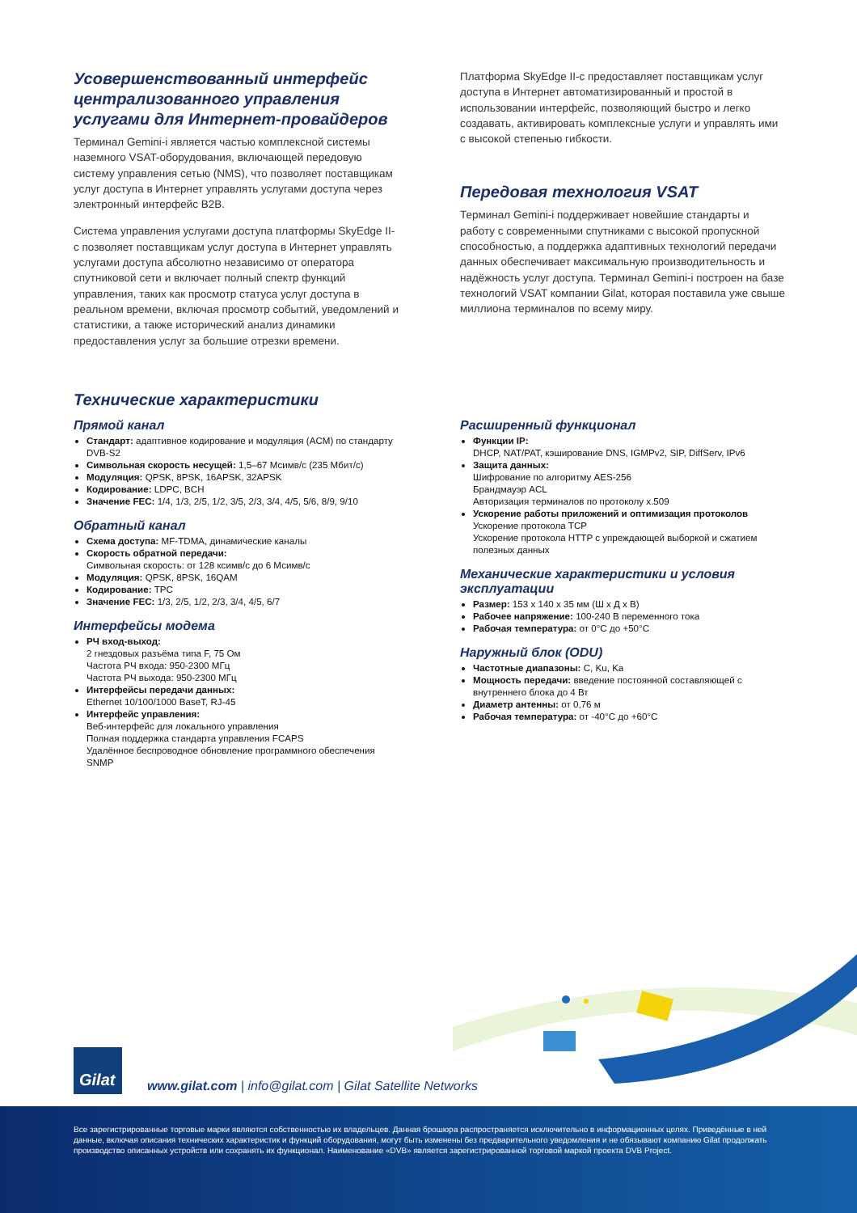Усовершенствованный интерфейс централизованного управления услугами для Интернет-провайдеров
Терминал Gemini-i является частью комплексной системы наземного VSAT-оборудования, включающей передовую систему управления сетью (NMS), что позволяет поставщикам услуг доступа в Интернет управлять услугами доступа через электронный интерфейс B2B.
Система управления услугами доступа платформы SkyEdge II-c позволяет поставщикам услуг доступа в Интернет управлять услугами доступа абсолютно независимо от оператора спутниковой сети и включает полный спектр функций управления, таких как просмотр статуса услуг доступа в реальном времени, включая просмотр событий, уведомлений и статистики, а также исторический анализ динамики предоставления услуг за большие отрезки времени.
Платформа SkyEdge II-c предоставляет поставщикам услуг доступа в Интернет автоматизированный и простой в использовании интерфейс, позволяющий быстро и легко создавать, активировать комплексные услуги и управлять ими с высокой степенью гибкости.
Передовая технология VSAT
Терминал Gemini-i поддерживает новейшие стандарты и работу с современными спутниками с высокой пропускной способностью, а поддержка адаптивных технологий передачи данных обеспечивает максимальную производительность и надёжность услуг доступа. Терминал Gemini-i построен на базе технологий VSAT компании Gilat, которая поставила уже свыше миллиона терминалов по всему миру.
Технические характеристики
Прямой канал
Стандарт: адаптивное кодирование и модуляция (ACM) по стандарту DVB-S2
Символьная скорость несущей: 1,5–67 Мсимв/с (235 Мбит/с)
Модуляция: QPSK, 8PSK, 16APSK, 32APSK
Кодирование: LDPC, BCH
Значение FEC: 1/4, 1/3, 2/5, 1/2, 3/5, 2/3, 3/4, 4/5, 5/6, 8/9, 9/10
Обратный канал
Схема доступа: MF-TDMA, динамические каналы
Скорость обратной передачи:
Символьная скорость: от 128 ксимв/с до 6 Мсимв/с
Модуляция: QPSK, 8PSK, 16QAM
Кодирование: TPC
Значение FEC: 1/3, 2/5, 1/2, 2/3, 3/4, 4/5, 6/7
Интерфейсы модема
РЧ вход-выход:
2 гнездовых разъёма типа F, 75 Ом
Частота РЧ входа: 950-2300 МГц
Частота РЧ выхода: 950-2300 МГц
Интерфейсы передачи данных:
Ethernet 10/100/1000 BaseT, RJ-45
Интерфейс управления:
Веб-интерфейс для локального управления
Полная поддержка стандарта управления FCAPS
Удалённое беспроводное обновление программного обеспечения SNMP
Расширенный функционал
Функции IP:
DHCP, NAT/PAT, кэширование DNS, IGMPv2, SIP, DiffServ, IPv6
Защита данных:
Шифрование по алгоритму AES-256
Брандмауэр ACL
Авторизация терминалов по протоколу x.509
Ускорение работы приложений и оптимизация протоколов
Ускорение протокола TCP
Ускорение протокола HTTP с упреждающей выборкой и сжатием полезных данных
Механические характеристики и условия эксплуатации
Размер: 153 x 140 x 35 мм (Ш x Д x В)
Рабочее напряжение: 100-240 В переменного тока
Рабочая температура: от 0°C до +50°C
Наружный блок (ODU)
Частотные диапазоны: C, Ku, Ka
Мощность передачи: введение постоянной составляющей с внутреннего блока до 4 Вт
Диаметр антенны: от 0,76 м
Рабочая температура: от -40°C до +60°C
Gilat
www.gilat.com | info@gilat.com | Gilat Satellite Networks
Все зарегистрированные торговые марки являются собственностью их владельцев. Данная брошюра распространяется исключительно в информационных целях. Приведённые в ней данные, включая описания технических характеристик и функций оборудования, могут быть изменены без предварительного уведомления и не обязывают компанию Gilat продолжать производство описанных устройств или сохранять их функционал. Наименование «DVB» является зарегистрированной торговой маркой проекта DVB Project.